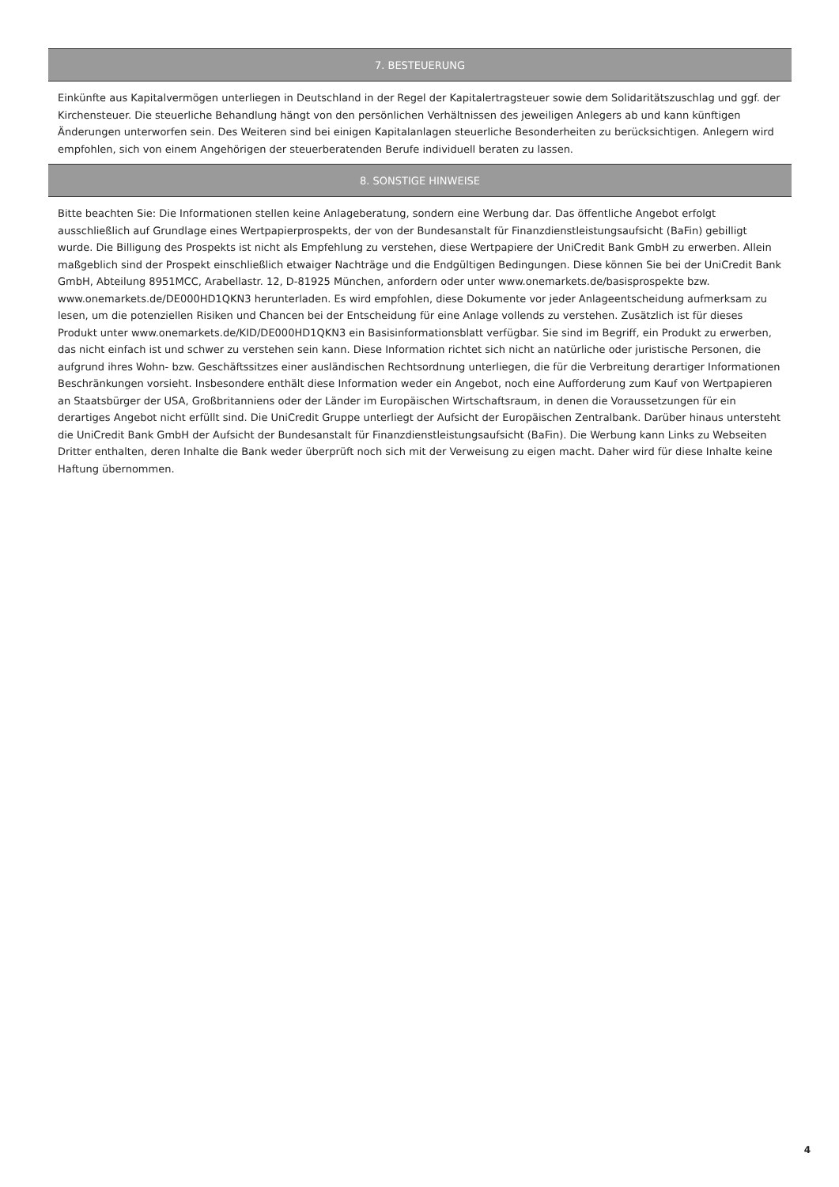7. BESTEUERUNG
Einkünfte aus Kapitalvermögen unterliegen in Deutschland in der Regel der Kapitalertragsteuer sowie dem Solidaritätszuschlag und ggf. der Kirchensteuer. Die steuerliche Behandlung hängt von den persönlichen Verhältnissen des jeweiligen Anlegers ab und kann künftigen Änderungen unterworfen sein. Des Weiteren sind bei einigen Kapitalanlagen steuerliche Besonderheiten zu berücksichtigen. Anlegern wird empfohlen, sich von einem Angehörigen der steuerberatenden Berufe individuell beraten zu lassen.
8. SONSTIGE HINWEISE
Bitte beachten Sie: Die Informationen stellen keine Anlageberatung, sondern eine Werbung dar. Das öffentliche Angebot erfolgt ausschließlich auf Grundlage eines Wertpapierprospekts, der von der Bundesanstalt für Finanzdienstleistungsaufsicht (BaFin) gebilligt wurde. Die Billigung des Prospekts ist nicht als Empfehlung zu verstehen, diese Wertpapiere der UniCredit Bank GmbH zu erwerben. Allein maßgeblich sind der Prospekt einschließlich etwaiger Nachträge und die Endgültigen Bedingungen. Diese können Sie bei der UniCredit Bank GmbH, Abteilung 8951MCC, Arabellastr. 12, D-81925 München, anfordern oder unter www.onemarkets.de/basisprospekte bzw. www.onemarkets.de/DE000HD1QKN3 herunterladen. Es wird empfohlen, diese Dokumente vor jeder Anlageentscheidung aufmerksam zu lesen, um die potenziellen Risiken und Chancen bei der Entscheidung für eine Anlage vollends zu verstehen. Zusätzlich ist für dieses Produkt unter www.onemarkets.de/KID/DE000HD1QKN3 ein Basisinformationsblatt verfügbar. Sie sind im Begriff, ein Produkt zu erwerben, das nicht einfach ist und schwer zu verstehen sein kann. Diese Information richtet sich nicht an natürliche oder juristische Personen, die aufgrund ihres Wohn- bzw. Geschäftssitzes einer ausländischen Rechtsordnung unterliegen, die für die Verbreitung derartiger Informationen Beschränkungen vorsieht. Insbesondere enthält diese Information weder ein Angebot, noch eine Aufforderung zum Kauf von Wertpapieren an Staatsbürger der USA, Großbritanniens oder der Länder im Europäischen Wirtschaftsraum, in denen die Voraussetzungen für ein derartiges Angebot nicht erfüllt sind. Die UniCredit Gruppe unterliegt der Aufsicht der Europäischen Zentralbank. Darüber hinaus untersteht die UniCredit Bank GmbH der Aufsicht der Bundesanstalt für Finanzdienstleistungsaufsicht (BaFin). Die Werbung kann Links zu Webseiten Dritter enthalten, deren Inhalte die Bank weder überprüft noch sich mit der Verweisung zu eigen macht. Daher wird für diese Inhalte keine Haftung übernommen.
4